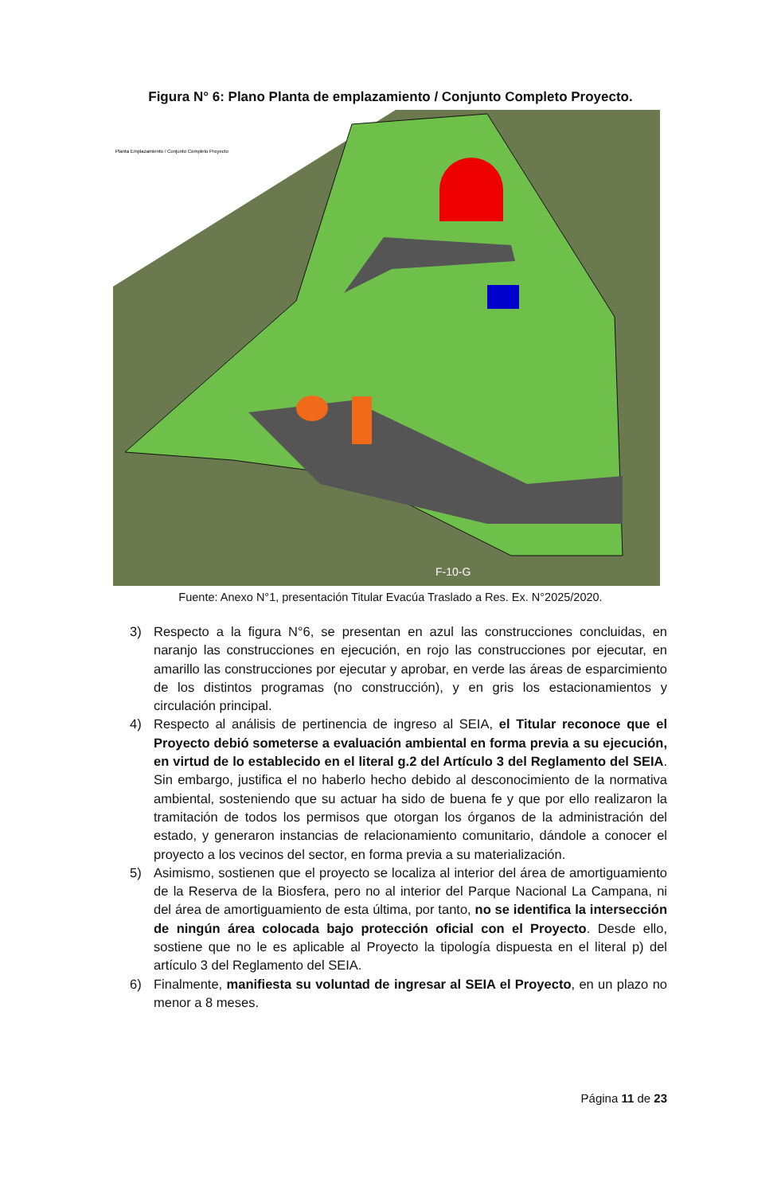Figura N° 6: Plano Planta de emplazamiento / Conjunto Completo Proyecto.
Planta Emplazamiento / Conjunto Completo Proyecto
F-10-G
Fuente: Anexo N°1, presentación Titular Evacúa Traslado a Res. Ex. N°2025/2020.
3) Respecto a la figura N°6, se presentan en azul las construcciones concluidas, en naranjo las construcciones en ejecución, en rojo las construcciones por ejecutar, en amarillo las construcciones por ejecutar y aprobar, en verde las áreas de esparcimiento de los distintos programas (no construcción), y en gris los estacionamientos y circulación principal.
4) Respecto al análisis de pertinencia de ingreso al SEIA, el Titular reconoce que el Proyecto debió someterse a evaluación ambiental en forma previa a su ejecución, en virtud de lo establecido en el literal g.2 del Artículo 3 del Reglamento del SEIA. Sin embargo, justifica el no haberlo hecho debido al desconocimiento de la normativa ambiental, sosteniendo que su actuar ha sido de buena fe y que por ello realizaron la tramitación de todos los permisos que otorgan los órganos de la administración del estado, y generaron instancias de relacionamiento comunitario, dándole a conocer el proyecto a los vecinos del sector, en forma previa a su materialización.
5) Asimismo, sostienen que el proyecto se localiza al interior del área de amortiguamiento de la Reserva de la Biosfera, pero no al interior del Parque Nacional La Campana, ni del área de amortiguamiento de esta última, por tanto, no se identifica la intersección de ningún área colocada bajo protección oficial con el Proyecto. Desde ello, sostiene que no le es aplicable al Proyecto la tipología dispuesta en el literal p) del artículo 3 del Reglamento del SEIA.
6) Finalmente, manifiesta su voluntad de ingresar al SEIA el Proyecto, en un plazo no menor a 8 meses.
Página 11 de 23